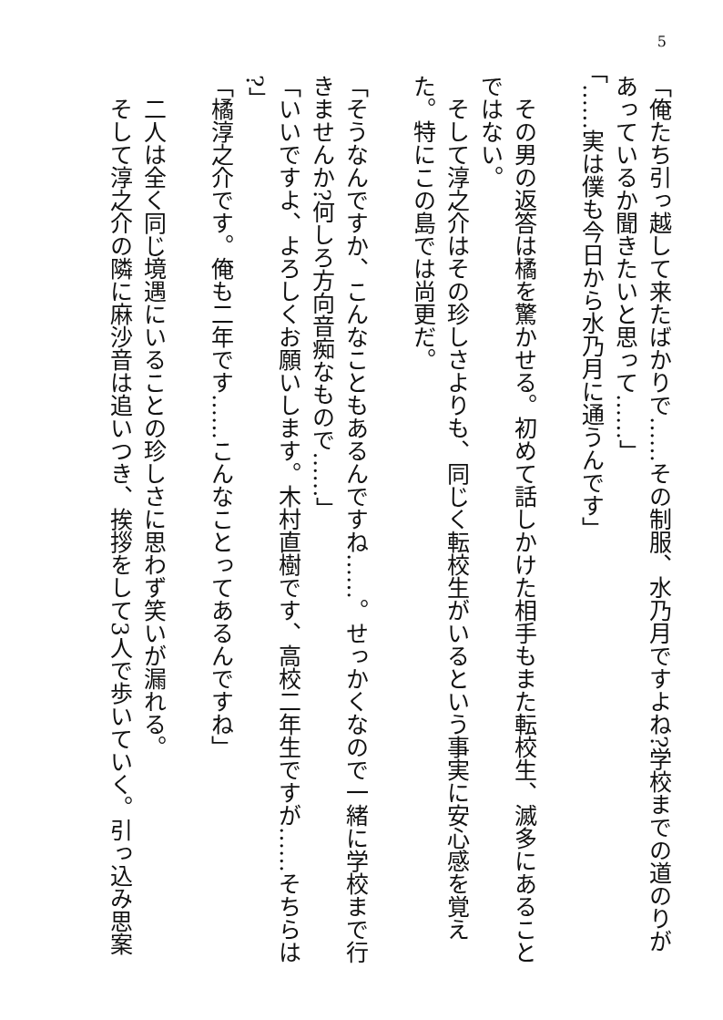5
「俺たち引っ越して来たばかりで……その制服、水乃月ですよね?学校までの道のりが
あっているか聞きたいと思って……」
「……実は僕も今日から水乃月に通うんです」
　その男の返答は橘を驚かせる。初めて話しかけた相手もまた転校生、滅多にあること
ではない。
　そして淳之介はその珍しさよりも、同じく転校生がいるという事実に安心感を覚え
た。特にこの島では尚更だ。
「そうなんですか、こんなこともあるんですね……。せっかくなので一緒に学校まで行
きませんか?何しろ方向音痴なもので……」
「いいですよ、よろしくお願いします。木村直樹です、高校二年生ですが……そちらは
?」
「橘淳之介です。俺も二年です……こんなことってあるんですね」
　二人は全く同じ境遇にいることの珍しさに思わず笑いが漏れる。
　そして淳之介の隣に麻沙音は追いつき、挨拶をして3人で歩いていく。引っ込み思案